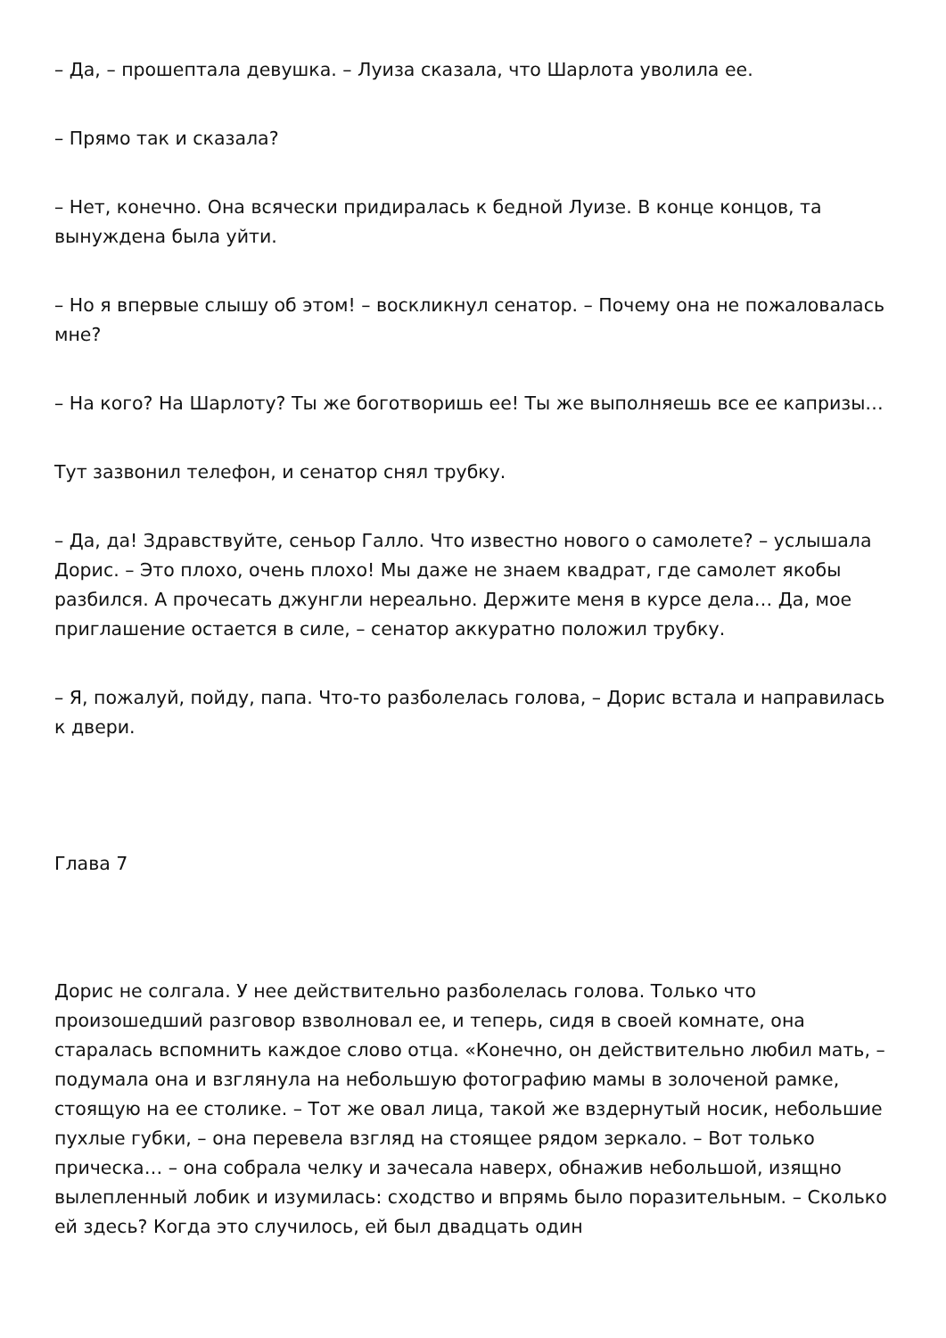– Да, – прошептала девушка. – Луиза сказала, что Шарлота уволила ее.
– Прямо так и сказала?
– Нет, конечно. Она всячески придиралась к бедной Луизе. В конце концов, та вынуждена была уйти.
– Но я впервые слышу об этом! – воскликнул сенатор. – Почему она не пожаловалась мне?
– На кого? На Шарлоту? Ты же боготворишь ее! Ты же выполняешь все ее капризы…
Тут зазвонил телефон, и сенатор снял трубку.
– Да, да! Здравствуйте, сеньор Галло. Что известно нового о самолете? – услышала Дорис. – Это плохо, очень плохо! Мы даже не знаем квадрат, где самолет якобы разбился. А прочесать джунгли нереально. Держите меня в курсе дела… Да, мое приглашение остается в силе, – сенатор аккуратно положил трубку.
– Я, пожалуй, пойду, папа. Что-то разболелась голова, – Дорис встала и направилась к двери.
Глава 7
Дорис не солгала. У нее действительно разболелась голова. Только что произошедший разговор взволновал ее, и теперь, сидя в своей комнате, она старалась вспомнить каждое слово отца. «Конечно, он действительно любил мать, – подумала она и взглянула на небольшую фотографию мамы в золоченой рамке, стоящую на ее столике. – Тот же овал лица, такой же вздернутый носик, небольшие пухлые губки, – она перевела взгляд на стоящее рядом зеркало. – Вот только прическа… – она собрала челку и зачесала наверх, обнажив небольшой, изящно вылепленный лобик и изумилась: сходство и впрямь было поразительным. – Сколько ей здесь? Когда это случилось, ей был двадцать один